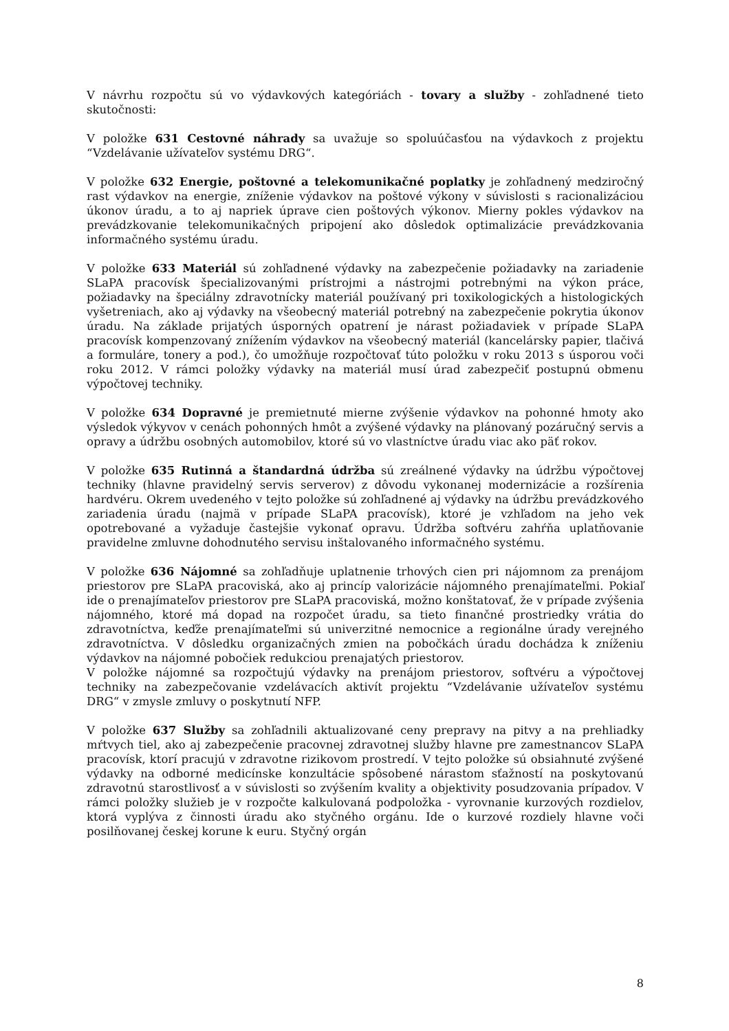V návrhu rozpočtu sú vo výdavkových kategóriách - tovary a služby - zohľadnené tieto skutočnosti:
V položke 631 Cestovné náhrady sa uvažuje so spoluúčasťou na výdavkoch z projektu “Vzdelávanie užívateľov systému DRG“.
V položke 632 Energie, poštovné a telekomunikačné poplatky je zohľadnený medziročný rast výdavkov na energie, zníženie výdavkov na poštové výkony v súvislosti s racionalizáciou úkonov úradu, a to aj napriek úprave cien poštových výkonov. Mierny pokles výdavkov na prevádzkovanie telekomunikačných pripojení ako dôsledok optimalizácie prevádzkovania informačného systému úradu.
V položke 633 Materiál sú zohľadnené výdavky na zabezpečenie požiadavky na zariadenie SLaPA pracovísk špecializovanými prístrojmi a nástrojmi potrebnými na výkon práce, požiadavky na špeciálny zdravotnícky materiál používaný pri toxikologických a histologických vyšetreniach, ako aj výdavky na všeobecný materiál potrebný na zabezpečenie pokrytia úkonov úradu. Na základe prijatých úsporných opatrení je nárast požiadaviek v prípade SLaPA pracovísk kompenzovaný znížením výdavkov na všeobecný materiál (kancelársky papier, tlačivá a formuláre, tonery a pod.), čo umožňuje rozpočtovať túto položku v roku 2013 s úsporou voči roku 2012. V rámci položky výdavky na materiál musí úrad zabezpečiť postupnú obmenu výpočtovej techniky.
V položke 634 Dopravné je premietnuté mierne zvýšenie výdavkov na pohonné hmoty ako výsledok výkyvov v cenách pohonných hmôt a zvýšené výdavky na plánovaný pozáručný servis a opravy a údržbu osobných automobilov, ktoré sú vo vlastníctve úradu viac ako päť rokov.
V položke 635 Rutinná a štandardná údržba sú zreálnené výdavky na údržbu výpočtovej techniky (hlavne pravidelný servis serverov) z dôvodu vykonanej modernizácie a rozšírenia hardvéru. Okrem uvedeného v tejto položke sú zohľadnené aj výdavky na údržbu prevádzkového zariadenia úradu (najmä v prípade SLaPA pracovísk), ktoré je vzhľadom na jeho vek opotrebované a vyžaduje častejšie vykonať opravu. Údržba softvéru zahŕňa uplatňovanie pravidelne zmluvne dohodnutého servisu inštalovaného informačného systému.
V položke 636 Nájomné sa zohľadňuje uplatnenie trhových cien pri nájomnom za prenájom priestorov pre SLaPA pracoviská, ako aj princíp valorizácie nájomného prenajímateľmi. Pokiaľ ide o prenajímateľov priestorov pre SLaPA pracoviská, možno konštatovať, že v prípade zvýšenia nájomného, ktoré má dopad na rozpočet úradu, sa tieto finančné prostriedky vrátia do zdravotníctva, keďže prenajímateľmi sú univerzitné nemocnice a regionálne úrady verejného zdravotníctva. V dôsledku organizačných zmien na pobočkách úradu dochádza k zníženiu výdavkov na nájomné pobočiek redukciou prenajatých priestorov.
V položke nájomné sa rozpočtujú výdavky na prenájom priestorov, softvéru a výpočtovej techniky na zabezpečovanie vzdelávacích aktivít projektu “Vzdelávanie užívateľov systému DRG“ v zmysle zmluvy o poskytnutí NFP.
V položke 637 Služby sa zohľadnili aktualizované ceny prepravy na pitvy a na prehliadky mŕtvych tiel, ako aj zabezpečenie pracovnej zdravotnej služby hlavne pre zamestnancov SLaPA pracovísk, ktorí pracujú v zdravotne rizikovom prostredí. V tejto položke sú obsiahnuté zvýšené výdavky na odborné medicínske konzultácie spôsobené nárastom sťažností na poskytovanú zdravotnú starostlivosť a v súvislosti so zvýšením kvality a objektivity posudzovania prípadov. V rámci položky služieb je v rozpočte kalkulovaná podpoložka - vyrovnanie kurzových rozdielov, ktorá vyplýva z činnosti úradu ako styčného orgánu. Ide o kurzové rozdiely hlavne voči posilňovanej českej korune k euru. Styčný orgán
8